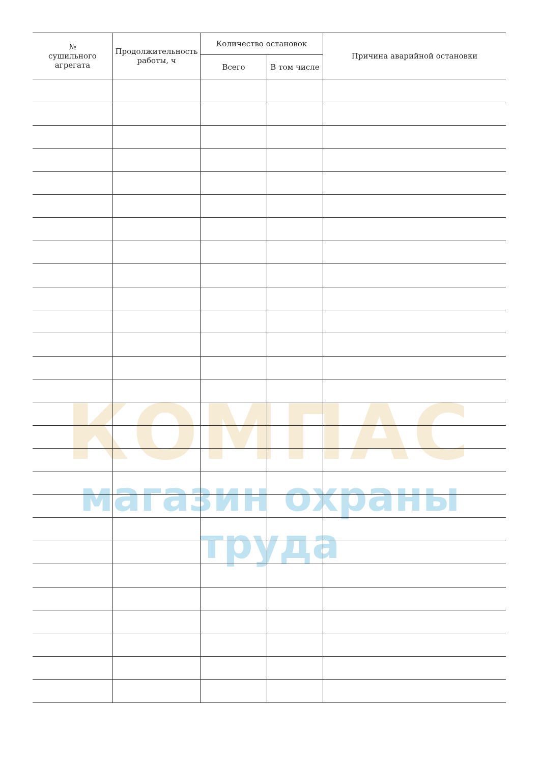КОМПАС
магазин охраны труда
| № сушильного агрегата | Продолжительность работы, ч | Количество остановок | | Причина аварийной остановки |
| --- | --- | --- | --- | --- |
| | | Всего | В том числе | |